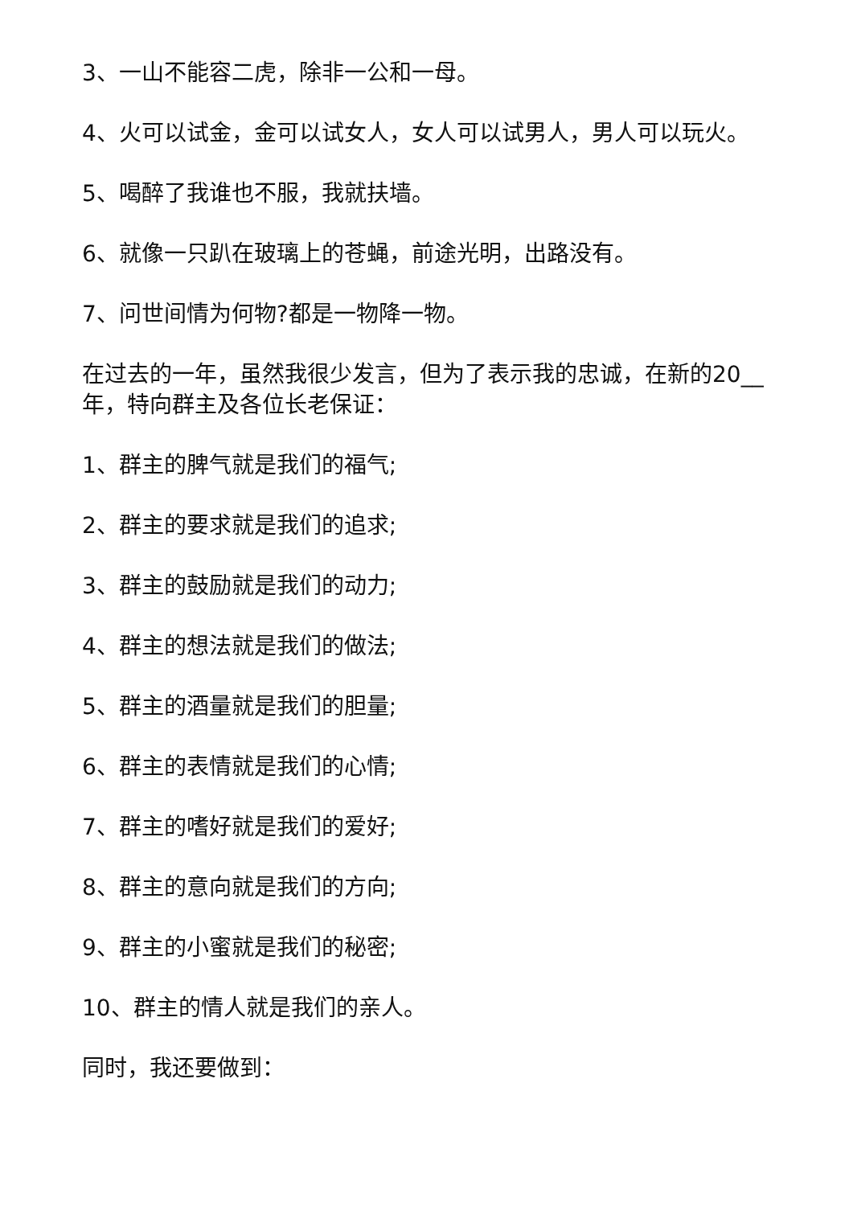3、一山不能容二虎，除非一公和一母。
4、火可以试金，金可以试女人，女人可以试男人，男人可以玩火。
5、喝醉了我谁也不服，我就扶墙。
6、就像一只趴在玻璃上的苍蝇，前途光明，出路没有。
7、问世间情为何物?都是一物降一物。
在过去的一年，虽然我很少发言，但为了表示我的忠诚，在新的20__年，特向群主及各位长老保证：
1、群主的脾气就是我们的福气;
2、群主的要求就是我们的追求;
3、群主的鼓励就是我们的动力;
4、群主的想法就是我们的做法;
5、群主的酒量就是我们的胆量;
6、群主的表情就是我们的心情;
7、群主的嗜好就是我们的爱好;
8、群主的意向就是我们的方向;
9、群主的小蜜就是我们的秘密;
10、群主的情人就是我们的亲人。
同时，我还要做到：